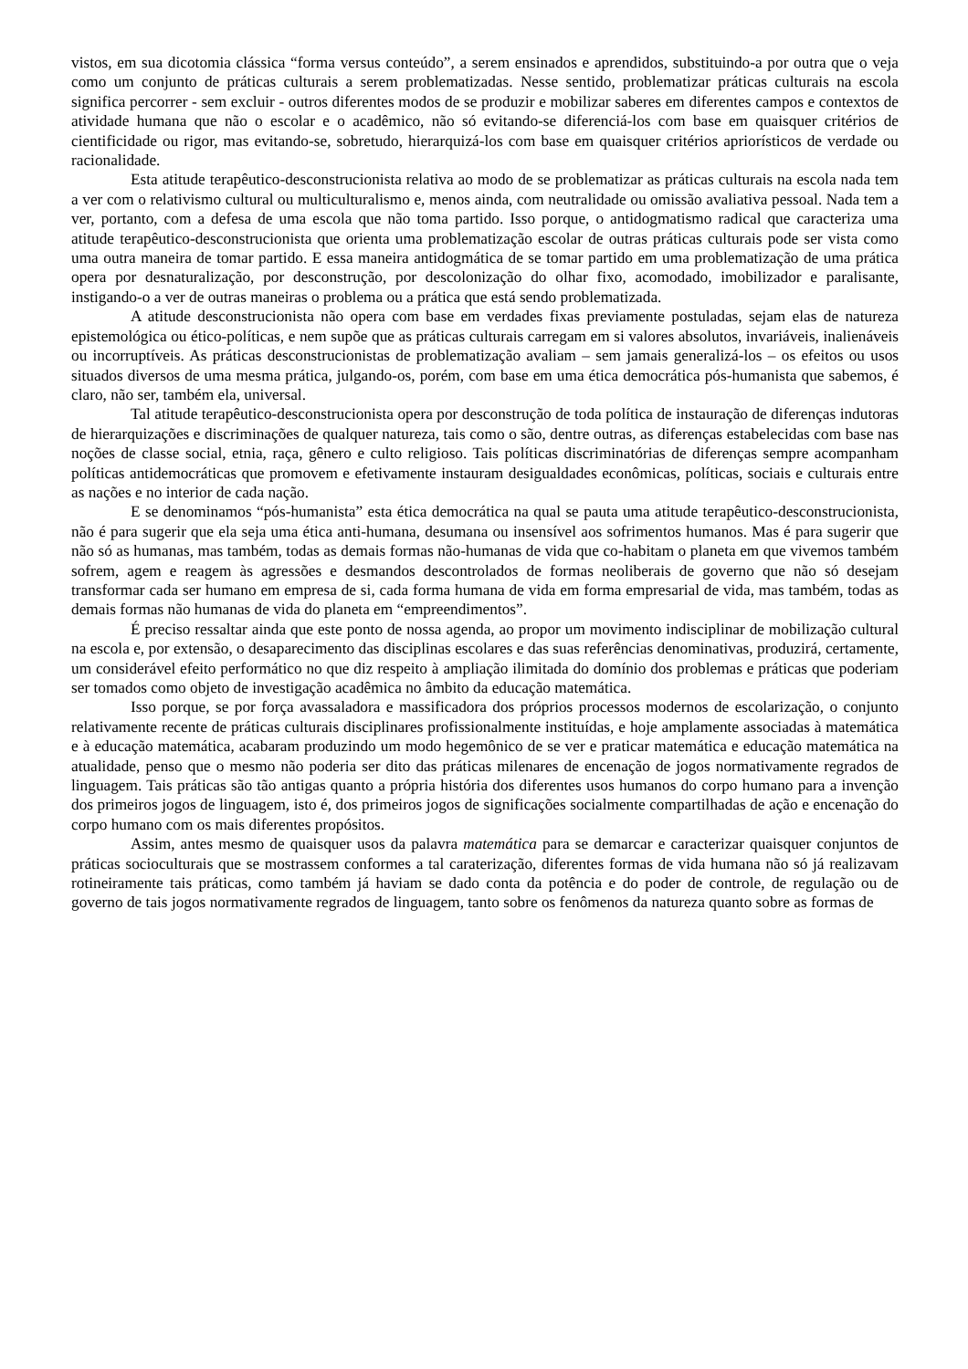vistos, em sua dicotomia clássica “forma versus conteúdo”, a serem ensinados e aprendidos, substituindo-a por outra que o veja como um conjunto de práticas culturais a serem problematizadas. Nesse sentido, problematizar práticas culturais na escola significa percorrer - sem excluir - outros diferentes modos de se produzir e mobilizar saberes em diferentes campos e contextos de atividade humana que não o escolar e o acadêmico, não só evitando-se diferenciá-los com base em quaisquer critérios de cientificidade ou rigor, mas evitando-se, sobretudo, hierarquizá-los com base em quaisquer critérios apriorísticos de verdade ou racionalidade.
Esta atitude terapêutico-desconstrucionista relativa ao modo de se problematizar as práticas culturais na escola nada tem a ver com o relativismo cultural ou multiculturalismo e, menos ainda, com neutralidade ou omissão avaliativa pessoal. Nada tem a ver, portanto, com a defesa de uma escola que não toma partido. Isso porque, o antidogmatismo radical que caracteriza uma atitude terapêutico-desconstrucionista que orienta uma problematização escolar de outras práticas culturais pode ser vista como uma outra maneira de tomar partido. E essa maneira antidogmática de se tomar partido em uma problematização de uma prática opera por desnaturalização, por desconstrução, por descolonização do olhar fixo, acomodado, imobilizador e paralisante, instigando-o a ver de outras maneiras o problema ou a prática que está sendo problematizada.
A atitude desconstrucionista não opera com base em verdades fixas previamente postuladas, sejam elas de natureza epistemológica ou ético-políticas, e nem supõe que as práticas culturais carregam em si valores absolutos, invariáveis, inalienáveis ou incorruptíveis. As práticas desconstrucionistas de problematização avaliam – sem jamais generalizá-los – os efeitos ou usos situados diversos de uma mesma prática, julgando-os, porém, com base em uma ética democrática pós-humanista que sabemos, é claro, não ser, também ela, universal.
Tal atitude terapêutico-desconstrucionista opera por desconstrução de toda política de instauração de diferenças indutoras de hierarquizações e discriminações de qualquer natureza, tais como o são, dentre outras, as diferenças estabelecidas com base nas noções de classe social, etnia, raça, gênero e culto religioso. Tais políticas discriminatórias de diferenças sempre acompanham políticas antidemocráticas que promovem e efetivamente instauram desigualdades econômicas, políticas, sociais e culturais entre as nações e no interior de cada nação.
E se denominamos “pós-humanista” esta ética democrática na qual se pauta uma atitude terapêutico-desconstrucionista, não é para sugerir que ela seja uma ética anti-humana, desumana ou insensível aos sofrimentos humanos. Mas é para sugerir que não só as humanas, mas também, todas as demais formas não-humanas de vida que co-habitam o planeta em que vivemos também sofrem, agem e reagem às agressões e desmandos descontrolados de formas neoliberais de governo que não só desejam transformar cada ser humano em empresa de si, cada forma humana de vida em forma empresarial de vida, mas também, todas as demais formas não humanas de vida do planeta em “empreendimentos”.
É preciso ressaltar ainda que este ponto de nossa agenda, ao propor um movimento indisciplinar de mobilização cultural na escola e, por extensão, o desaparecimento das disciplinas escolares e das suas referências denominativas, produzirá, certamente, um considerável efeito performático no que diz respeito à ampliação ilimitada do domínio dos problemas e práticas que poderiam ser tomados como objeto de investigação acadêmica no âmbito da educação matemática.
Isso porque, se por força avassaladora e massificadora dos próprios processos modernos de escolarização, o conjunto relativamente recente de práticas culturais disciplinares profissionalmente instituídas, e hoje amplamente associadas à matemática e à educação matemática, acabaram produzindo um modo hegemônico de se ver e praticar matemática e educação matemática na atualidade, penso que o mesmo não poderia ser dito das práticas milenares de encenação de jogos normativamente regrados de linguagem. Tais práticas são tão antigas quanto a própria história dos diferentes usos humanos do corpo humano para a invenção dos primeiros jogos de linguagem, isto é, dos primeiros jogos de significações socialmente compartilhadas de ação e encenação do corpo humano com os mais diferentes propósitos.
Assim, antes mesmo de quaisquer usos da palavra matemática para se demarcar e caracterizar quaisquer conjuntos de práticas socioculturais que se mostrassem conformes a tal carateri­zação, diferentes formas de vida humana não só já realizavam rotineiramente tais práticas, como também já haviam se dado conta da potência e do poder de controle, de regulação ou de governo de tais jogos normativamente regrados de linguagem, tanto sobre os fenômenos da natureza quanto sobre as formas de